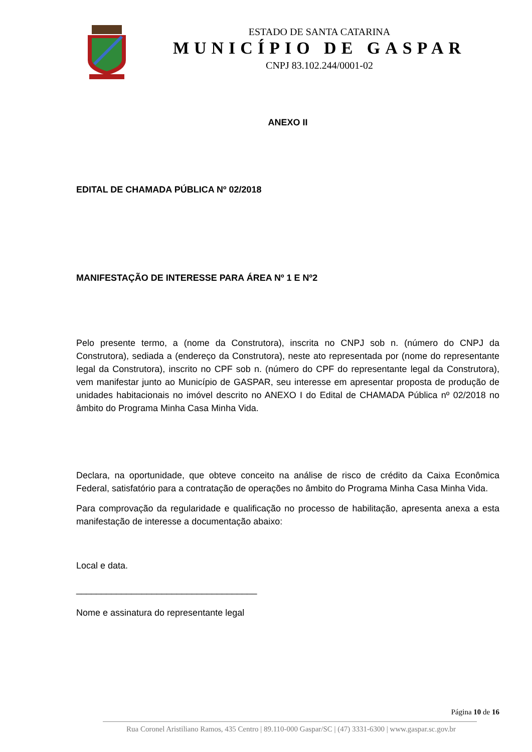ESTADO DE SANTA CATARINA
MUNICÍPIO DE GASPAR
CNPJ 83.102.244/0001-02
ANEXO II
EDITAL DE CHAMADA PÚBLICA Nº 02/2018
MANIFESTAÇÃO DE INTERESSE PARA ÁREA Nº 1 E Nº2
Pelo presente termo, a (nome da Construtora), inscrita no CNPJ sob n. (número do CNPJ da Construtora), sediada a (endereço da Construtora), neste ato representada por (nome do representante legal da Construtora), inscrito no CPF sob n. (número do CPF do representante legal da Construtora), vem manifestar junto ao Município de GASPAR, seu interesse em apresentar proposta de produção de unidades habitacionais no imóvel descrito no ANEXO I do Edital de CHAMADA Pública nº 02/2018 no âmbito do Programa Minha Casa Minha Vida.
Declara, na oportunidade, que obteve conceito na análise de risco de crédito da Caixa Econômica Federal, satisfatório para a contratação de operações no âmbito do Programa Minha Casa Minha Vida.
Para comprovação da regularidade e qualificação no processo de habilitação, apresenta anexa a esta manifestação de interesse a documentação abaixo:
Local e data.
____________________________________
Nome e assinatura do representante legal
Página 10 de 16
Rua Coronel Aristiliano Ramos, 435 Centro | 89.110-000 Gaspar/SC | (47) 3331-6300 | www.gaspar.sc.gov.br